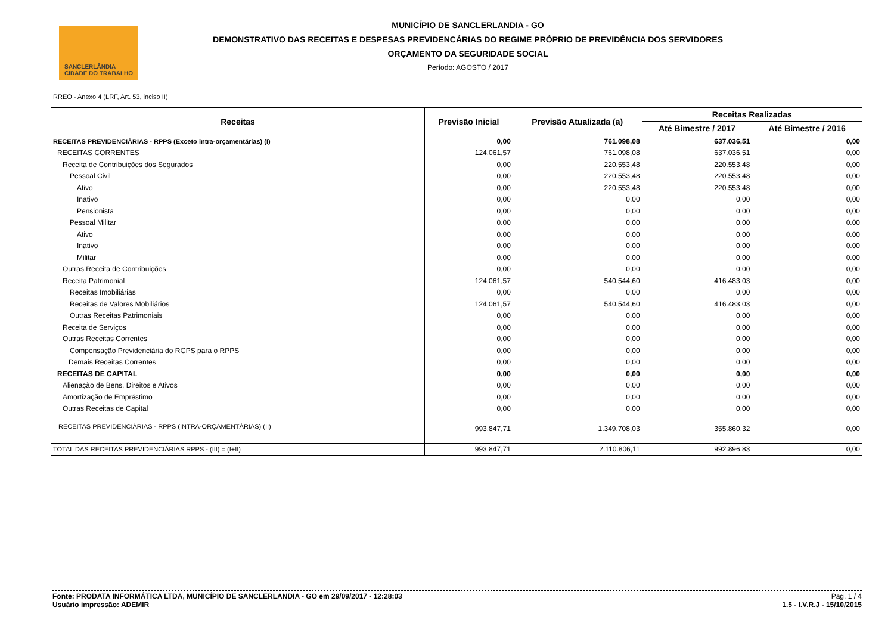SANCLERLÂNDIA
CIDADE DO TRABALHO
MUNICÍPIO DE SANCLERLANDIA - GO
DEMONSTRATIVO DAS RECEITAS E DESPESAS PREVIDENCÁRIAS DO REGIME PRÓPRIO DE PREVIDÊNCIA DOS SERVIDORES
ORÇAMENTO DA SEGURIDADE SOCIAL
Período: AGOSTO / 2017
RREO - Anexo 4 (LRF, Art. 53, inciso II)
| Receitas | Previsão Inicial | Previsão Atualizada (a) | Receitas Realizadas | |
| --- | --- | --- | --- | --- |
| | | | Até Bimestre / 2017 | Até Bimestre / 2016 |
| RECEITAS PREVIDENCIÁRIAS - RPPS (Exceto intra-orçamentárias) (I) | 0,00 | 761.098,08 | 637.036,51 | 0,00 |
| RECEITAS CORRENTES | 124.061,57 | 761.098,08 | 637.036,51 | 0,00 |
| Receita de Contribuições dos Segurados | 0,00 | 220.553,48 | 220.553,48 | 0,00 |
| Pessoal Civil | 0,00 | 220.553,48 | 220.553,48 | 0,00 |
| Ativo | 0,00 | 220.553,48 | 220.553,48 | 0,00 |
| Inativo | 0,00 | 0,00 | 0,00 | 0,00 |
| Pensionista | 0,00 | 0,00 | 0,00 | 0,00 |
| Pessoal Militar | 0.00 | 0.00 | 0.00 | 0.00 |
| Ativo | 0.00 | 0.00 | 0.00 | 0.00 |
| Inativo | 0.00 | 0.00 | 0.00 | 0.00 |
| Militar | 0.00 | 0.00 | 0.00 | 0.00 |
| Outras Receita de Contribuições | 0,00 | 0,00 | 0,00 | 0,00 |
| Receita Patrimonial | 124.061,57 | 540.544,60 | 416.483,03 | 0,00 |
| Receitas Imobiliárias | 0,00 | 0,00 | 0,00 | 0,00 |
| Receitas de Valores Mobiliários | 124.061,57 | 540.544,60 | 416.483,03 | 0,00 |
| Outras Receitas Patrimoniais | 0,00 | 0,00 | 0,00 | 0,00 |
| Receita de Serviços | 0,00 | 0,00 | 0,00 | 0,00 |
| Outras Receitas Correntes | 0,00 | 0,00 | 0,00 | 0,00 |
| Compensação Previdenciária do RGPS para o RPPS | 0,00 | 0,00 | 0,00 | 0,00 |
| Demais Receitas Correntes | 0,00 | 0,00 | 0,00 | 0,00 |
| RECEITAS DE CAPITAL | 0,00 | 0,00 | 0,00 | 0,00 |
| Alienação de Bens, Direitos e Ativos | 0,00 | 0,00 | 0,00 | 0,00 |
| Amortização de Empréstimo | 0,00 | 0,00 | 0,00 | 0,00 |
| Outras Receitas de Capital | 0,00 | 0,00 | 0,00 | 0,00 |
| RECEITAS PREVIDENCIÁRIAS - RPPS (INTRA-ORÇAMENTÁRIAS) (II) | 993.847,71 | 1.349.708,03 | 355.860,32 | 0,00 |
| TOTAL DAS RECEITAS PREVIDENCIÁRIAS RPPS - (III) = (I+II) | 993.847,71 | 2.110.806,11 | 992.896,83 | 0,00 |
Fonte: PRODATA INFORMÁTICA LTDA, MUNICÍPIO DE SANCLERLANDIA - GO em 29/09/2017 - 12:28:03
Usuário impressão: ADEMIR
Pag. 1 / 4
1.5 - I.V.R.J - 15/10/2015